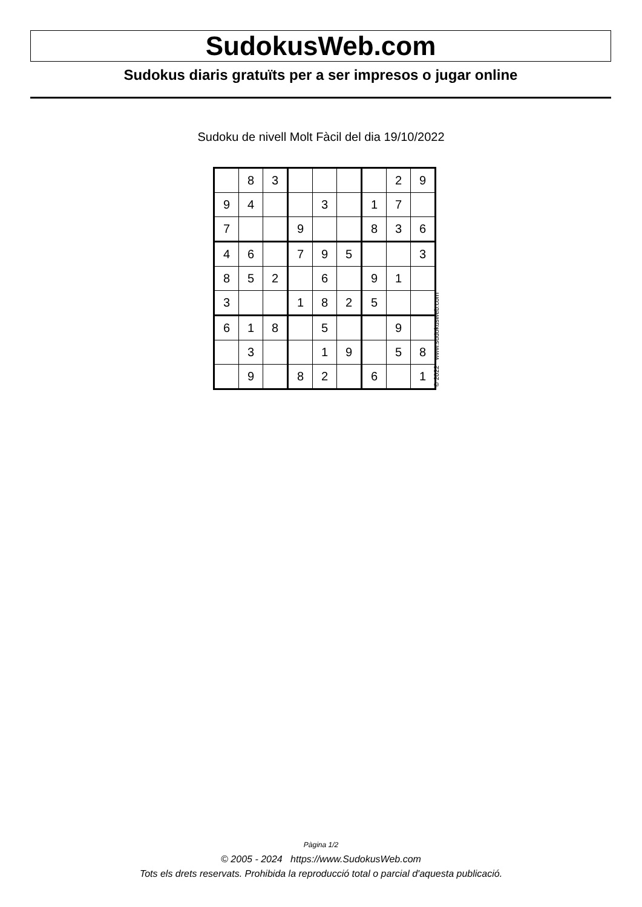SudokusWeb.com
Sudokus diaris gratuïts per a ser impresos o jugar online
Sudoku de nivell Molt Fàcil del dia 19/10/2022
| | 8 | 3 | | | | | 2 | 9 |
| 9 | 4 | | | 3 | | 1 | 7 | |
| 7 | | | 9 | | | 8 | 3 | 6 |
| 4 | 6 | | 7 | 9 | 5 | | | 3 |
| 8 | 5 | 2 | | 6 | | 9 | 1 | |
| 3 | | | 1 | 8 | 2 | 5 | | |
| 6 | 1 | 8 | | 5 | | | 9 | |
| | 3 | | | 1 | 9 | | 5 | 8 |
| | 9 | | 8 | 2 | | 6 | | 1 |
© 2022 www.sudokusweb.com
Pàgina 1/2
© 2005 - 2024 https://www.SudokusWeb.com
Tots els drets reservats. Prohibida la reproducció total o parcial d'aquesta publicació.